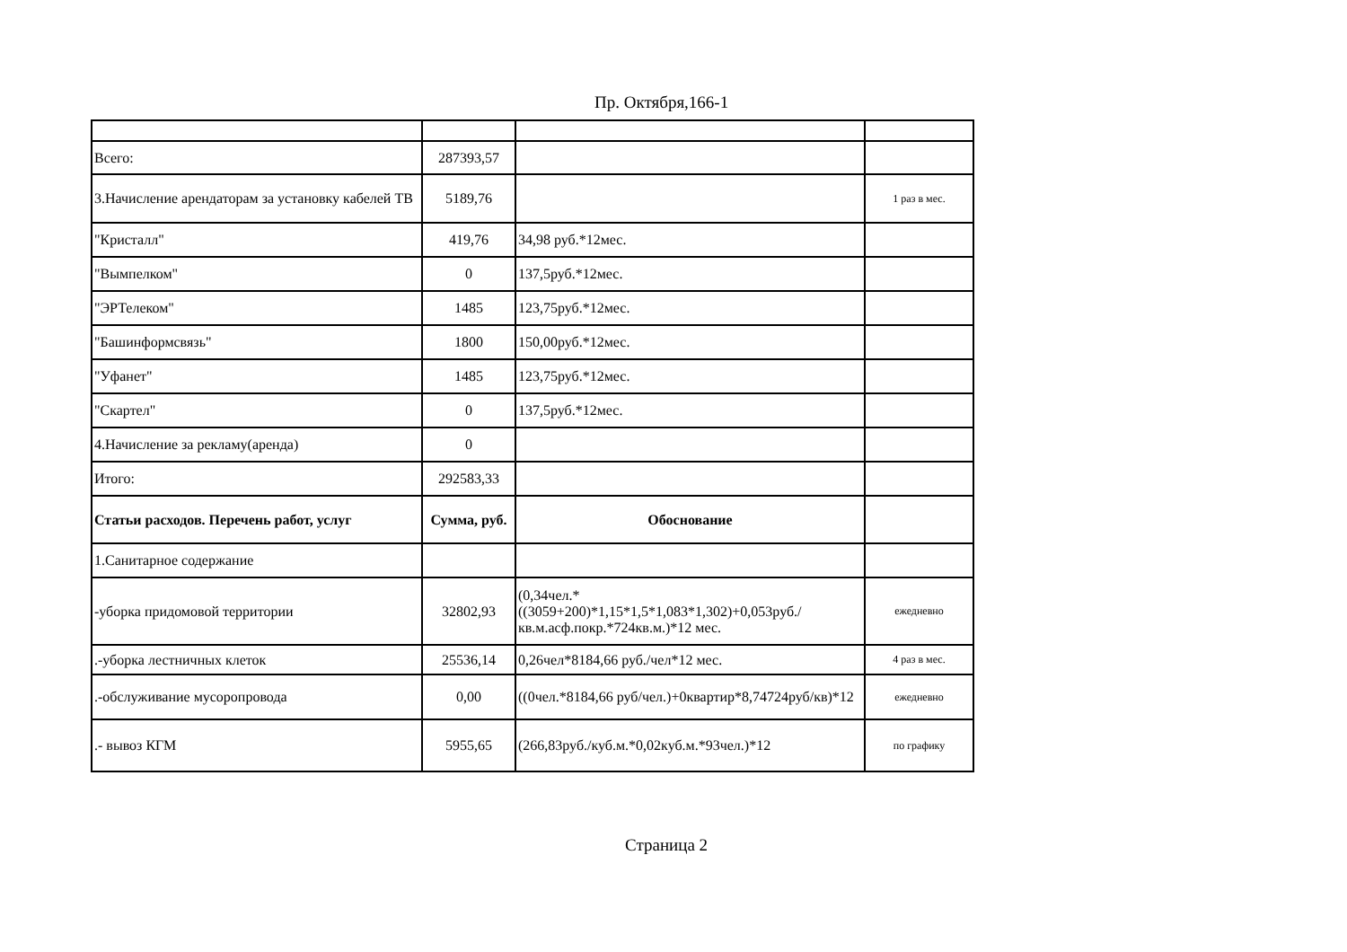Пр. Октября,166-1
| Всего: | 287393,57 | | |
| 3.Начисление арендаторам за установку кабелей ТВ | 5189,76 | | 1 раз в мес. |
| "Кристалл" | 419,76 | 34,98 руб.*12мес. | |
| "Вымпелком" | 0 | 137,5руб.*12мес. | |
| "ЭРТелеком" | 1485 | 123,75руб.*12мес. | |
| "Башинформсвязь" | 1800 | 150,00руб.*12мес. | |
| "Уфанет" | 1485 | 123,75руб.*12мес. | |
| "Скартел" | 0 | 137,5руб.*12мес. | |
| 4.Начисление за рекламу(аренда) | 0 | | |
| Итого: | 292583,33 | | |
| Статьи расходов. Перечень работ, услуг | Сумма, руб. | Обоснование | |
| 1.Санитарное содержание | | | |
| -уборка придомовой территории | 32802,93 | (0,34чел.*((3059+200)*1,15*1,5*1,083*1,302)+0,053руб./кв.м.асф.покр.*724кв.м.)*12 мес. | ежедневно |
| .-уборка лестничных клеток | 25536,14 | 0,26чел*8184,66 руб./чел*12 мес. | 4 раз в мес. |
| .-обслуживание мусоропровода | 0,00 | ((0чел.*8184,66 руб/чел.)+0квартир*8,74724руб/кв)*12 | ежедневно |
| .- вывоз КГМ | 5955,65 | (266,83руб./куб.м.*0,02куб.м.*93чел.)*12 | по графику |
Страница 2